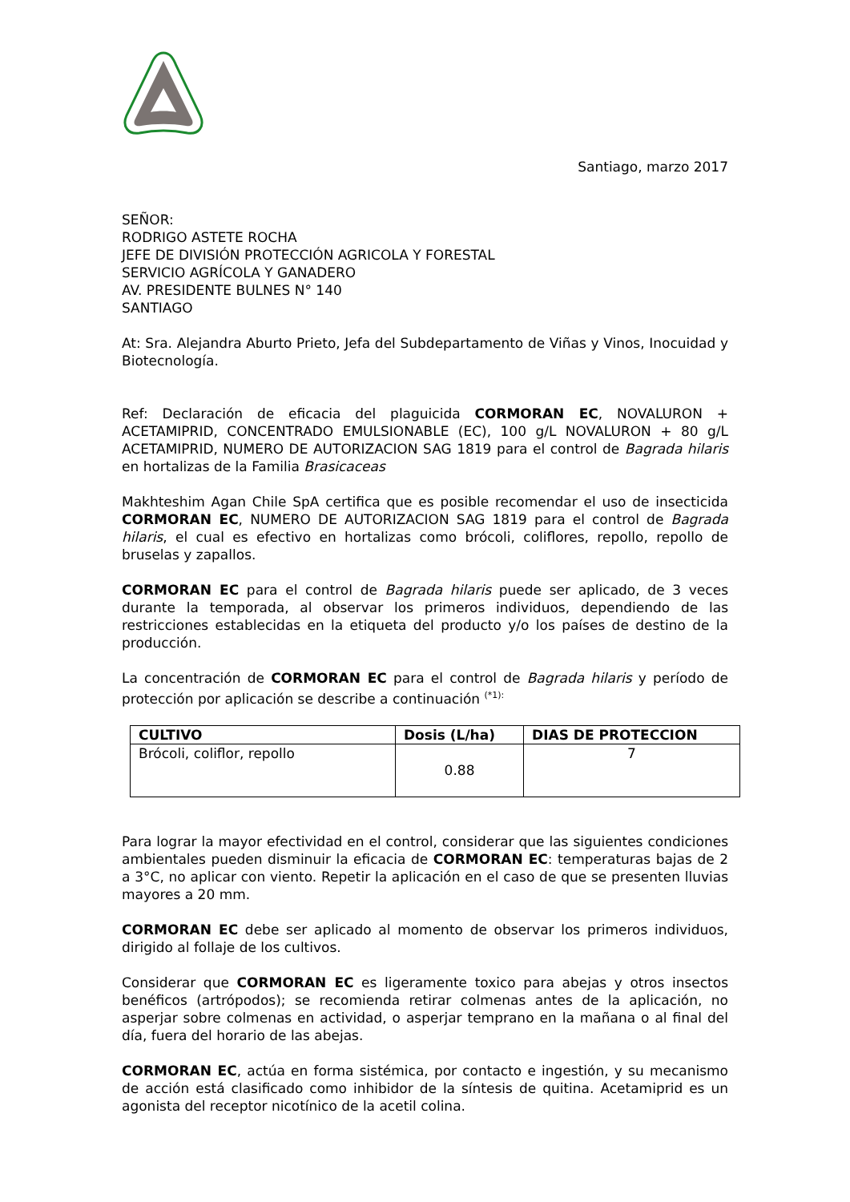Santiago, marzo 2017
SEÑOR:
RODRIGO ASTETE ROCHA
JEFE DE DIVISIÓN PROTECCIÓN AGRICOLA Y FORESTAL
SERVICIO AGRÍCOLA Y GANADERO
AV. PRESIDENTE BULNES N° 140
SANTIAGO
At: Sra. Alejandra Aburto Prieto, Jefa del Subdepartamento de Viñas y Vinos, Inocuidad y Biotecnología.
Ref: Declaración de eficacia del plaguicida CORMORAN EC, NOVALURON + ACETAMIPRID, CONCENTRADO EMULSIONABLE (EC), 100 g/L NOVALURON + 80 g/L ACETAMIPRID, NUMERO DE AUTORIZACION SAG 1819 para el control de Bagrada hilaris en hortalizas de la Familia Brasicaceas
Makhteshim Agan Chile SpA certifica que es posible recomendar el uso de insecticida CORMORAN EC, NUMERO DE AUTORIZACION SAG 1819 para el control de Bagrada hilaris, el cual es efectivo en hortalizas como brócoli, coliflores, repollo, repollo de bruselas y zapallos.
CORMORAN EC para el control de Bagrada hilaris puede ser aplicado, de 3 veces durante la temporada, al observar los primeros individuos, dependiendo de las restricciones establecidas en la etiqueta del producto y/o los países de destino de la producción.
La concentración de CORMORAN EC para el control de Bagrada hilaris y período de protección por aplicación se describe a continuación <sup>(*1):</sup>
| CULTIVO | Dosis (L/ha) | DIAS DE PROTECCION |
| --- | --- | --- |
| Brócoli, coliflor, repollo | 0.88 | 7 |
Para lograr la mayor efectividad en el control, considerar que las siguientes condiciones ambientales pueden disminuir la eficacia de CORMORAN EC: temperaturas bajas de 2 a 3°C, no aplicar con viento. Repetir la aplicación en el caso de que se presenten lluvias mayores a 20 mm.
CORMORAN EC debe ser aplicado al momento de observar los primeros individuos, dirigido al follaje de los cultivos.
Considerar que CORMORAN EC es ligeramente toxico para abejas y otros insectos benéficos (artrópodos); se recomienda retirar colmenas antes de la aplicación, no asperjar sobre colmenas en actividad, o asperjar temprano en la mañana o al final del día, fuera del horario de las abejas.
CORMORAN EC, actúa en forma sistémica, por contacto e ingestión, y su mecanismo de acción está clasificado como inhibidor de la síntesis de quitina. Acetamiprid es un agonista del receptor nicotínico de la acetil colina.